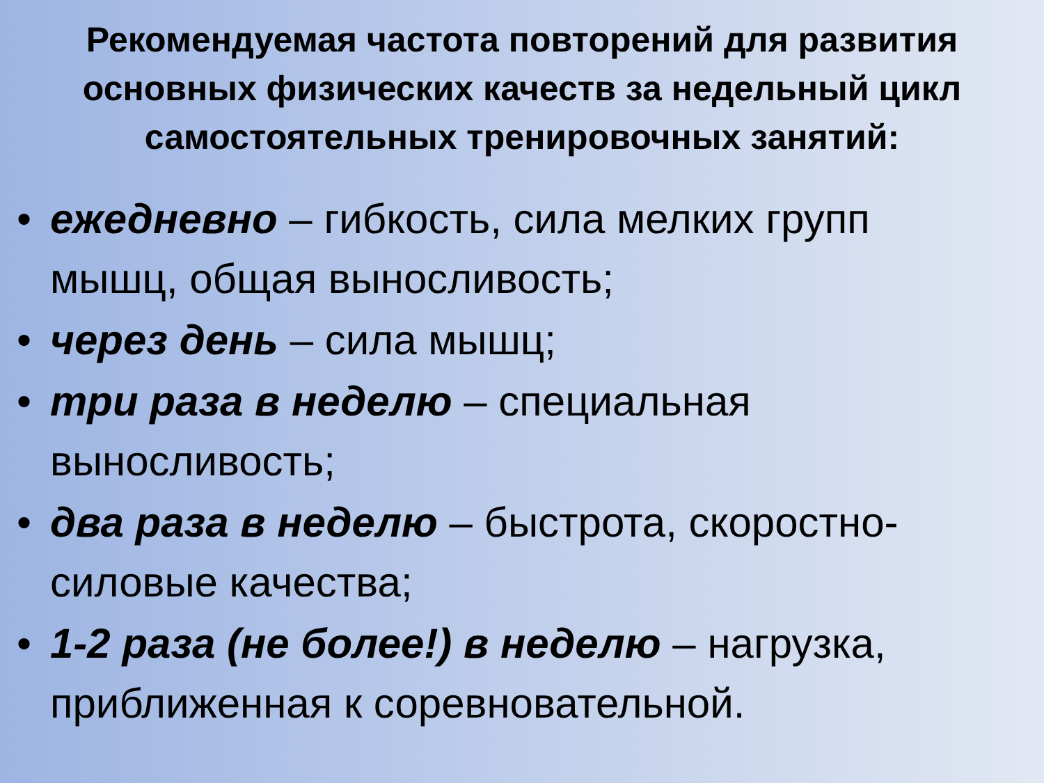Рекомендуемая частота повторений для развития основных физических качеств за недельный цикл самостоятельных тренировочных занятий:
• ежедневно – гибкость, сила мелких групп мышц, общая выносливость;
• через день – сила мышц;
• три раза в неделю – специальная выносливость;
• два раза в неделю – быстрота, скоростно-силовые качества;
• 1-2 раза (не более!) в неделю – нагрузка, приближенная к соревновательной.